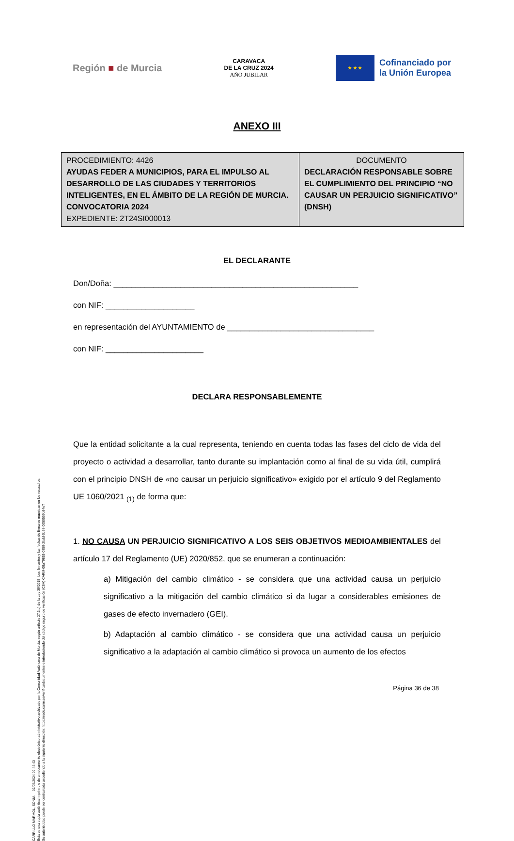CARRILLO MARMOL, SONIA 02/05/2024 09:44:43
Esta es una copia auténtica imprimible de un documento electrónico administrativo archivado por la Comunidad Autónoma de Murcia, según artículo 27.3.c) de la Ley 39/2015. Los firmantes y las fechas de firma se muestran en los recuadros.
Su autenticidad puede ser contrastada accediendo a la siguiente dirección: https://sede.carm.es/verificardocumentos e introduciendo del código seguro de verificación (CSV) CARM-08a79853-0858-2bdd-0c58-0050569b34e7
Región ■ de Murcia
CARAVACA
DE LA CRUZ 2024
AÑO JUBILAR
★ ★ ★
Cofinanciado por
la Unión Europea
ANEXO III
| PROCEDIMIENTO: 4426 AYUDAS FEDER A MUNICIPIOS, PARA EL IMPULSO AL DESARROLLO DE LAS CIUDADES Y TERRITORIOS INTELIGENTES, EN EL ÁMBITO DE LA REGIÓN DE MURCIA. CONVOCATORIA 2024 EXPEDIENTE: 2T24SI000013 | DOCUMENTO DECLARACIÓN RESPONSABLE SOBRE EL CUMPLIMIENTO DEL PRINCIPIO “NO CAUSAR UN PERJUICIO SIGNIFICATIVO” (DNSH) |
EL DECLARANTE
Don/Doña: _______________________________________________________
con NIF: ____________________
en representación del AYUNTAMIENTO de _________________________________
con NIF: ______________________
DECLARA RESPONSABLEMENTE
Que la entidad solicitante a la cual representa, teniendo en cuenta todas las fases del ciclo de vida del proyecto o actividad a desarrollar, tanto durante su implantación como al final de su vida útil, cumplirá con el principio DNSH de «no causar un perjuicio significativo» exigido por el artículo 9 del Reglamento UE 1060/2021 <sub>(1)</sub> de forma que:
1. NO CAUSA UN PERJUICIO SIGNIFICATIVO A LOS SEIS OBJETIVOS MEDIOAMBIENTALES del artículo 17 del Reglamento (UE) 2020/852, que se enumeran a continuación:
a) Mitigación del cambio climático - se considera que una actividad causa un perjuicio significativo a la mitigación del cambio climático si da lugar a considerables emisiones de gases de efecto invernadero (GEI).
b) Adaptación al cambio climático - se considera que una actividad causa un perjuicio significativo a la adaptación al cambio climático si provoca un aumento de los efectos
Página 36 de 38